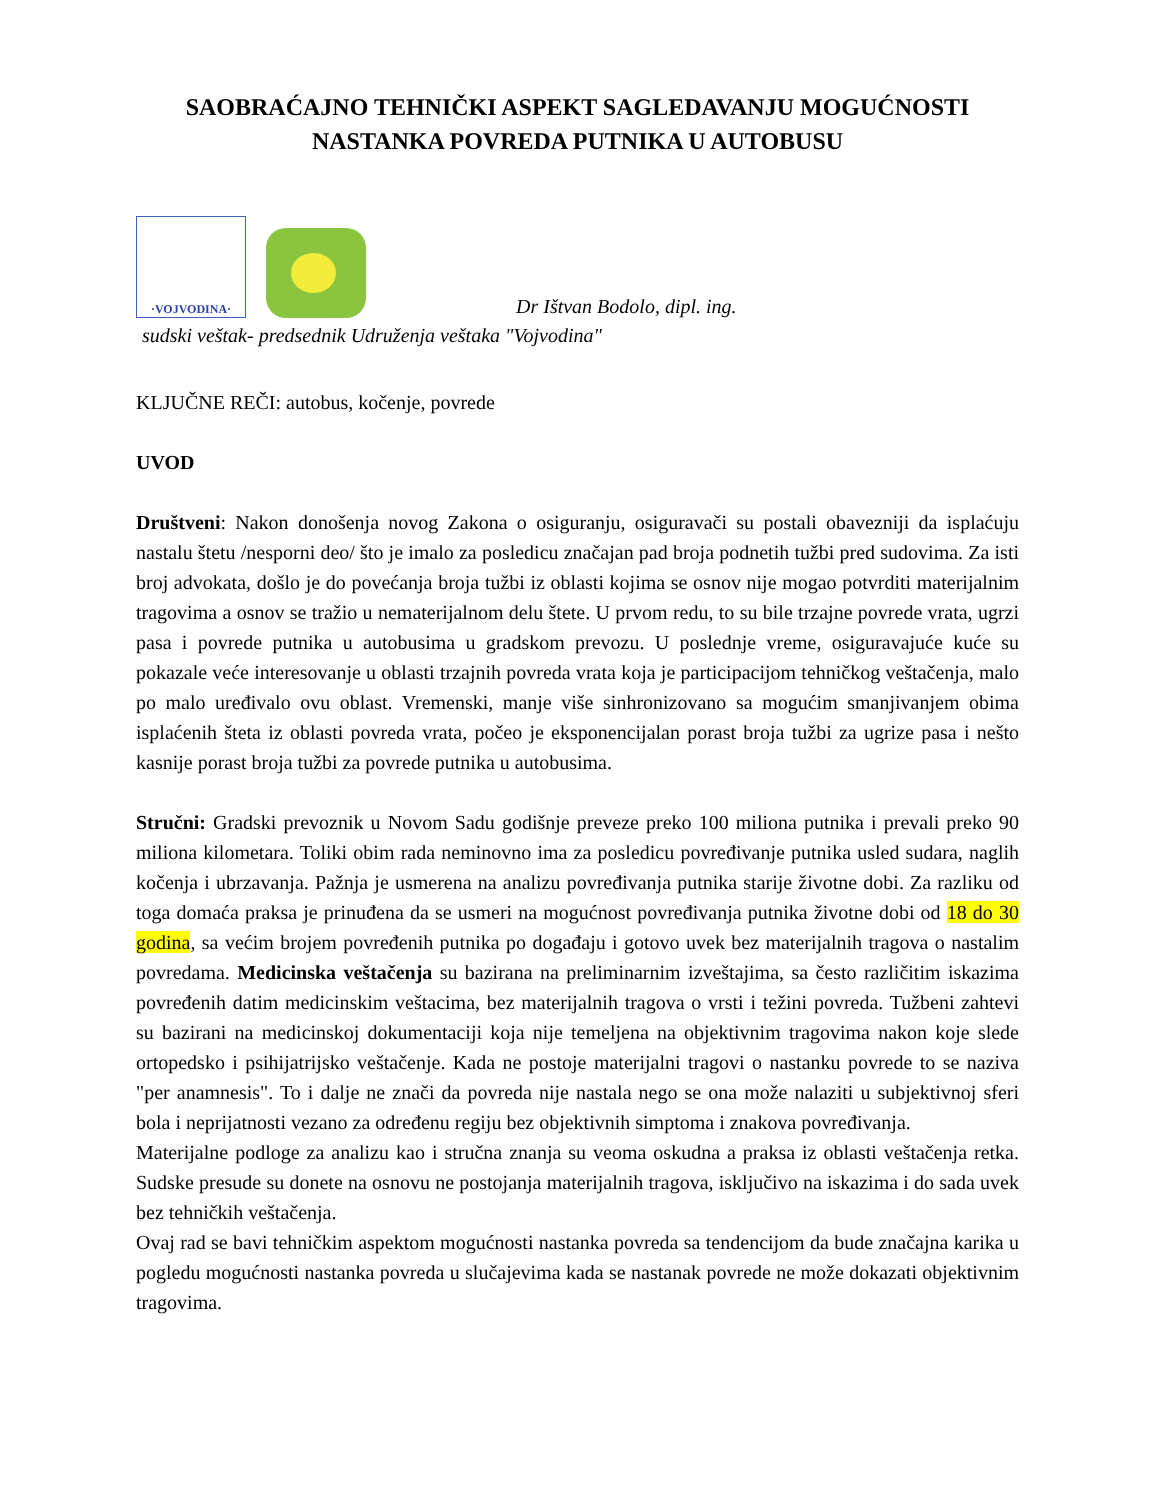SAOBRAĆAJNO TEHNIČKI ASPEKT SAGLEDAVANJU MOGUĆNOSTI NASTANKA POVREDA PUTNIKA U AUTOBUSU
·VOJVODINA·
Dr Ištvan Bodolo, dipl. ing.
sudski veštak- predsednik Udruženja veštaka "Vojvodina"
KLJUČNE REČI: autobus, kočenje, povrede
UVOD
Društveni: Nakon donošenja novog Zakona o osiguranju, osiguravači su postali obavezniji da isplaćuju nastalu štetu /nesporni deo/ što je imalo za posledicu značajan pad broja podnetih tužbi pred sudovima. Za isti broj advokata, došlo je do povećanja broja tužbi iz oblasti kojima se osnov nije mogao potvrditi materijalnim tragovima a osnov se tražio u nematerijalnom delu štete. U prvom redu, to su bile trzajne povrede vrata, ugrzi pasa i povrede putnika u autobusima u gradskom prevozu. U poslednje vreme, osiguravajuće kuće su pokazale veće interesovanje u oblasti trzajnih povreda vrata koja je participacijom tehničkog veštačenja, malo po malo uređivalo ovu oblast. Vremenski, manje više sinhronizovano sa mogućim smanjivanjem obima isplaćenih šteta iz oblasti povreda vrata, počeo je eksponencijalan porast broja tužbi za ugrize pasa i nešto kasnije porast broja tužbi za povrede putnika u autobusima.
Stručni: Gradski prevoznik u Novom Sadu godišnje preveze preko 100 miliona putnika i prevali preko 90 miliona kilometara. Toliki obim rada neminovno ima za posledicu povređivanje putnika usled sudara, naglih kočenja i ubrzavanja. Pažnja je usmerena na analizu povređivanja putnika starije životne dobi. Za razliku od toga domaća praksa je prinuđena da se usmeri na mogućnost povređivanja putnika životne dobi od 18 do 30 godina, sa većim brojem povređenih putnika po događaju i gotovo uvek bez materijalnih tragova o nastalim povredama. Medicinska veštačenja su bazirana na preliminarnim izveštajima, sa često različitim iskazima povređenih datim medicinskim veštacima, bez materijalnih tragova o vrsti i težini povreda. Tužbeni zahtevi su bazirani na medicinskoj dokumentaciji koja nije temeljena na objektivnim tragovima nakon koje slede ortopedsko i psihijatrijsko veštačenje. Kada ne postoje materijalni tragovi o nastanku povrede to se naziva "per anamnesis". To i dalje ne znači da povreda nije nastala nego se ona može nalaziti u subjektivnoj sferi bola i neprijatnosti vezano za određenu regiju bez objektivnih simptoma i znakova povređivanja.
Materijalne podloge za analizu kao i stručna znanja su veoma oskudna a praksa iz oblasti veštačenja retka. Sudske presude su donete na osnovu ne postojanja materijalnih tragova, isključivo na iskazima i do sada uvek bez tehničkih veštačenja.
Ovaj rad se bavi tehničkim aspektom mogućnosti nastanka povreda sa tendencijom da bude značajna karika u pogledu mogućnosti nastanka povreda u slučajevima kada se nastanak povrede ne može dokazati objektivnim tragovima.